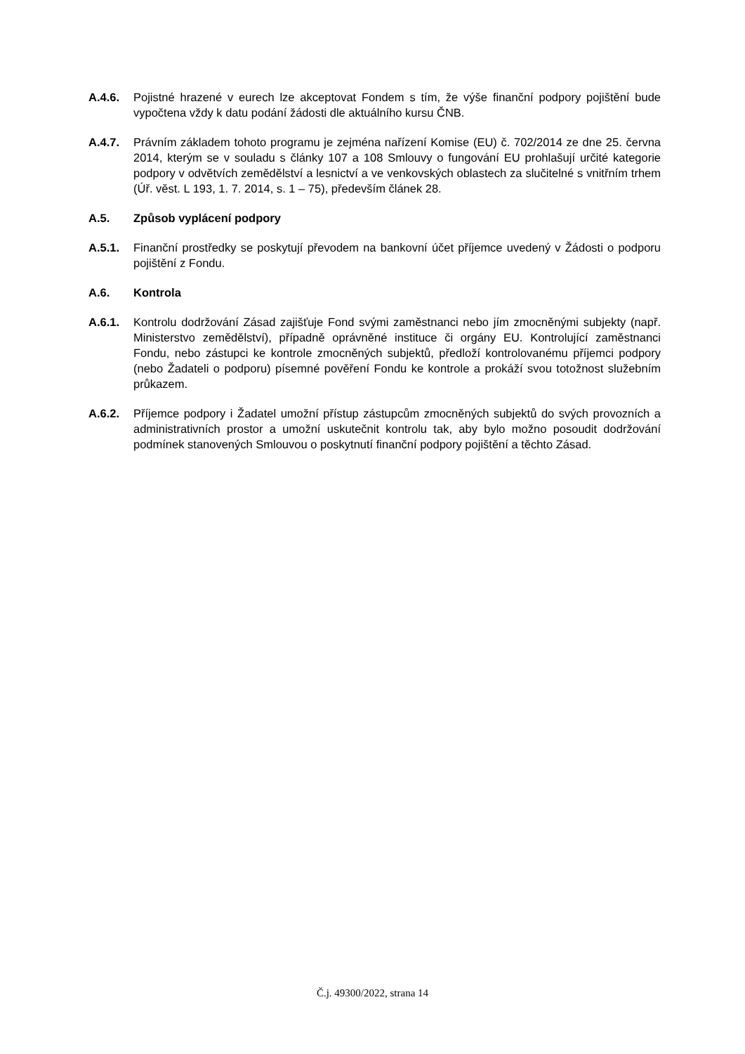A.4.6. Pojistné hrazené v eurech lze akceptovat Fondem s tím, že výše finanční podpory pojištění bude vypočtena vždy k datu podání žádosti dle aktuálního kursu ČNB.
A.4.7. Právním základem tohoto programu je zejména nařízení Komise (EU) č. 702/2014 ze dne 25. června 2014, kterým se v souladu s články 107 a 108 Smlouvy o fungování EU prohlašují určité kategorie podpory v odvětvích zemědělství a lesnictví a ve venkovských oblastech za slučitelné s vnitřním trhem (Úř. věst. L 193, 1. 7. 2014, s. 1 – 75), především článek 28.
A.5. Způsob vyplácení podpory
A.5.1. Finanční prostředky se poskytují převodem na bankovní účet příjemce uvedený v Žádosti o podporu pojištění z Fondu.
A.6. Kontrola
A.6.1. Kontrolu dodržování Zásad zajišťuje Fond svými zaměstnanci nebo jím zmocněnými subjekty (např. Ministerstvo zemědělství), případně oprávněné instituce či orgány EU. Kontrolující zaměstnanci Fondu, nebo zástupci ke kontrole zmocněných subjektů, předloží kontrolovanému příjemci podpory (nebo Žadateli o podporu) písemné pověření Fondu ke kontrole a prokáží svou totožnost služebním průkazem.
A.6.2. Příjemce podpory i Žadatel umožní přístup zástupcům zmocněných subjektů do svých provozních a administrativních prostor a umožní uskutečnit kontrolu tak, aby bylo možno posoudit dodržování podmínek stanovených Smlouvou o poskytnutí finanční podpory pojištění a těchto Zásad.
Č.j. 49300/2022, strana 14